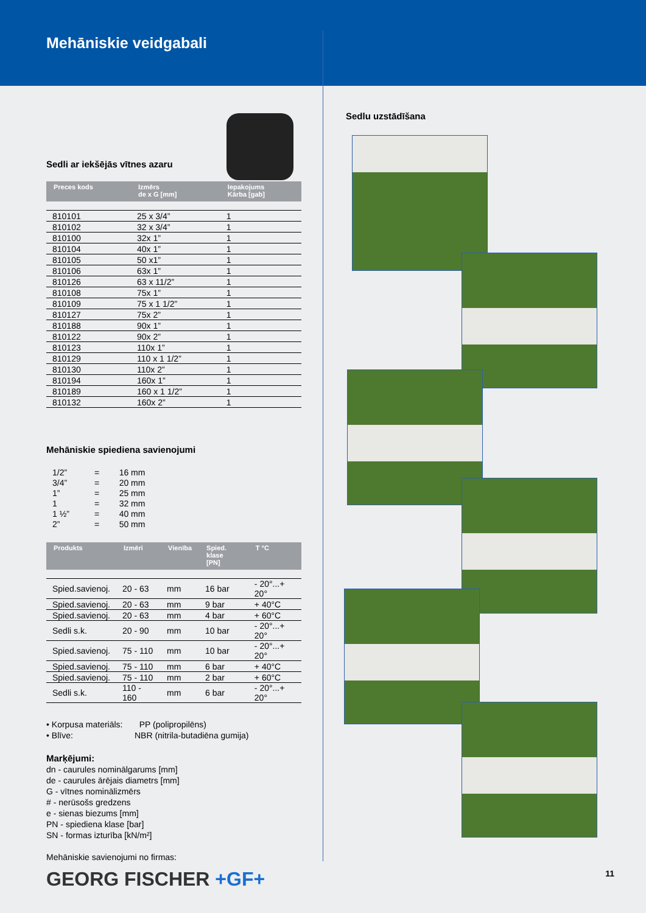Mehāniskie veidgabali
Sedli ar iekšējās vītnes azaru
| Preces kods | Izmērs de x G [mm] | Iepakojums Kārba [gab] |
| --- | --- | --- |
| 810101 | 25 x 3/4” | 1 |
| 810102 | 32 x 3/4” | 1 |
| 810100 | 32x 1” | 1 |
| 810104 | 40x 1” | 1 |
| 810105 | 50 x1” | 1 |
| 810106 | 63x 1” | 1 |
| 810126 | 63 x 11/2” | 1 |
| 810108 | 75x 1” | 1 |
| 810109 | 75 x 1 1/2” | 1 |
| 810127 | 75x 2” | 1 |
| 810188 | 90x 1” | 1 |
| 810122 | 90x 2” | 1 |
| 810123 | 110x 1” | 1 |
| 810129 | 110 x 1 1/2” | 1 |
| 810130 | 110x 2” | 1 |
| 810194 | 160x 1” | 1 |
| 810189 | 160 x 1 1/2” | 1 |
| 810132 | 160x 2” | 1 |
Mehāniskie spiediena savienojumi
| 1/2” | = | 16 mm |
| 3/4” | = | 20 mm |
| 1” | = | 25 mm |
| 1 | = | 32 mm |
| 1 ½” | = | 40 mm |
| 2” | = | 50 mm |
| Produkts | Izmēri | Vienība | Spied. klase [PN] | T °C |
| --- | --- | --- | --- | --- |
| Spied.savienoj. | 20 - 63 | mm | 16 bar | - 20°...+ 20° |
| Spied.savienoj. | 20 - 63 | mm | 9 bar | + 40°C |
| Spied.savienoj. | 20 - 63 | mm | 4 bar | + 60°C |
| Sedli s.k. | 20 - 90 | mm | 10 bar | - 20°...+ 20° |
| Spied.savienoj. | 75 - 110 | mm | 10 bar | - 20°...+ 20° |
| Spied.savienoj. | 75 - 110 | mm | 6 bar | + 40°C |
| Spied.savienoj. | 75 - 110 | mm | 2 bar | + 60°C |
| Sedli s.k. | 110 - 160 | mm | 6 bar | - 20°...+ 20° |
• Korpusa materiāls: PP (polipropilēns)
• Blīve: NBR (nitrila-butadiēna gumija)
Marķējumi:
dn - caurules nominālgarums [mm]
de - caurules ārējais diametrs [mm]
G - vītnes nominālizmērs
# - nerūsošs gredzens
e - sienas biezums [mm]
PN - spiediena klase [bar]
SN - formas izturība [kN/m²]
Mehāniskie savienojumi no firmas:
GEORG FISCHER +GF+
Sedlu uzstādīšana
11